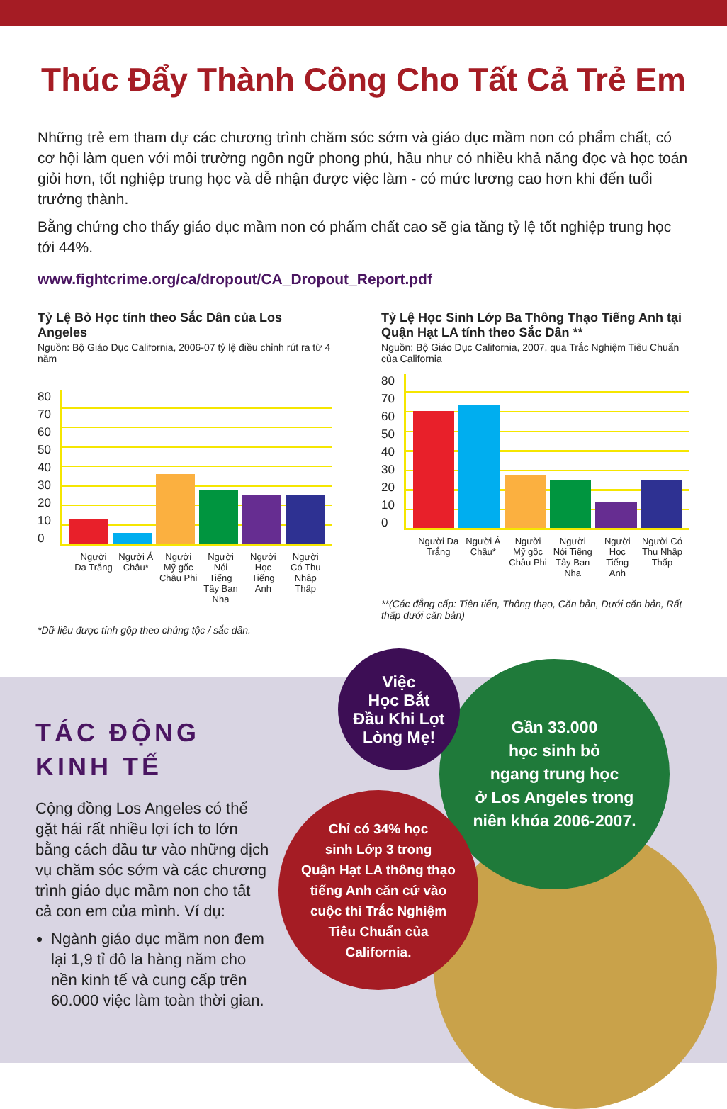Thúc Đẩy Thành Công Cho Tất Cả Trẻ Em
Những trẻ em tham dự các chương trình chăm sóc sớm và giáo dục mầm non có phẩm chất, có cơ hội làm quen với môi trường ngôn ngữ phong phú, hầu như có nhiều khả năng đọc và học toán giỏi hơn, tốt nghiệp trung học và dễ nhận được việc làm - có mức lương cao hơn khi đến tuổi trưởng thành.
Bằng chứng cho thấy giáo dục mầm non có phẩm chất cao sẽ gia tăng tỷ lệ tốt nghiệp trung học tới 44%.
www.fightcrime.org/ca/dropout/CA_Dropout_Report.pdf
Tỷ Lệ Bỏ Học tính theo Sắc Dân của Los Angeles
Nguồn: Bộ Giáo Dục California, 2006-07 tỷ lệ điều chỉnh rút ra từ 4 năm
80
70
60
50
40
30
20
10
0
Người Da Trắng Người Á Châu* Người Mỹ gốc Châu Phi Người Nói Tiếng Tây Ban Nha Người Học Tiếng Anh Người Có Thu Nhập Thấp
*Dữ liệu được tính gộp theo chủng tộc / sắc dân.
Tỷ Lệ Học Sinh Lớp Ba Thông Thạo Tiếng Anh tại Quận Hạt LA tính theo Sắc Dân **
Nguồn: Bộ Giáo Dục California, 2007, qua Trắc Nghiệm Tiêu Chuẩn của California
80
70
60
50
40
30
20
10
0
Người Da Trắng Người Á Châu* Người Mỹ gốc Châu Phi Người Nói Tiếng Tây Ban Nha Người Học Tiếng Anh Người Có Thu Nhập Thấp
**(Các đẳng cấp: Tiên tiến, Thông thạo, Căn bản, Dưới căn bản, Rất thấp dưới căn bản)
TÁC ĐỘNG KINH TẾ
Cộng đồng Los Angeles có thể gặt hái rất nhiều lợi ích to lớn bằng cách đầu tư vào những dịch vụ chăm sóc sớm và các chương trình giáo dục mầm non cho tất cả con em của mình. Ví dụ:
Ngành giáo dục mầm non đem lại 1,9 tỉ đô la hàng năm cho nền kinh tế và cung cấp trên 60.000 việc làm toàn thời gian.
Gần 33.000
học sinh bỏ
ngang trung học
ở Los Angeles trong
niên khóa 2006-2007.
Việc
Học Bắt
Đầu Khi Lọt
Lòng Mẹ!
Chỉ có 34% học
sinh Lớp 3 trong
Quận Hạt LA thông thạo
tiếng Anh căn cứ vào
cuộc thi Trắc Nghiệm
Tiêu Chuẩn của
California.